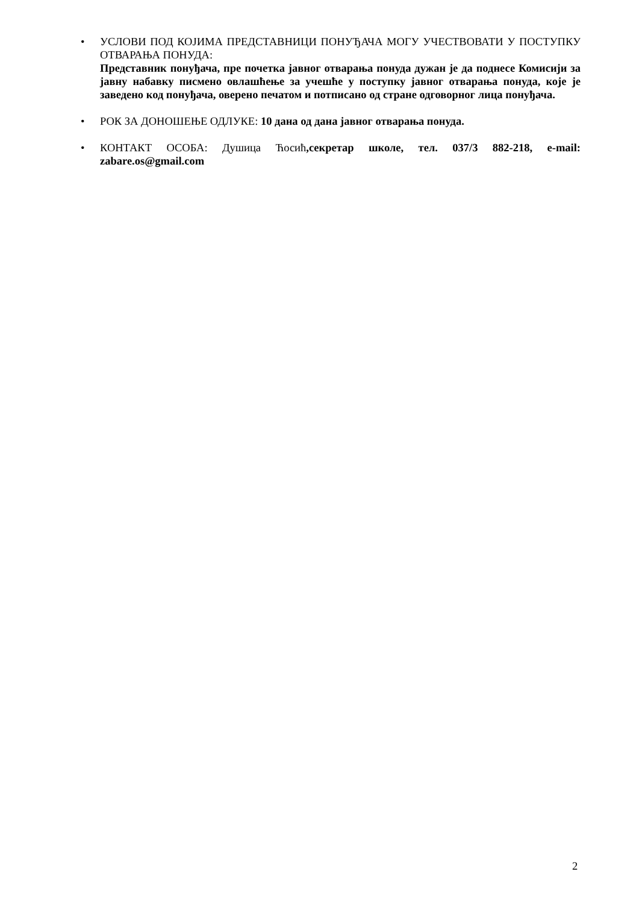• УСЛОВИ ПОД КОЈИМА ПРЕДСТАВНИЦИ ПОНУЂАЧА МОГУ УЧЕСТВОВАТИ У ПОСТУПКУ ОТВАРАЊА ПОНУДА:
Представник понуђача, пре почетка јавног отварања понуда дужан је да поднесе Комисији за јавну набавку писмено овлашћење за учешће у поступку јавног отварања понуда, које је заведено код понуђача, оверено печатом и потписано од стране одговорног лица понуђача.
• РОК ЗА ДОНОШЕЊЕ ОДЛУКЕ: 10 дана од дана јавног отварања понуда.
• КОНТАКТ ОСОБА: Душица Ћосић,секретар школе, тел. 037/3 882-218, e-mail: zabare.os@gmail.com
2